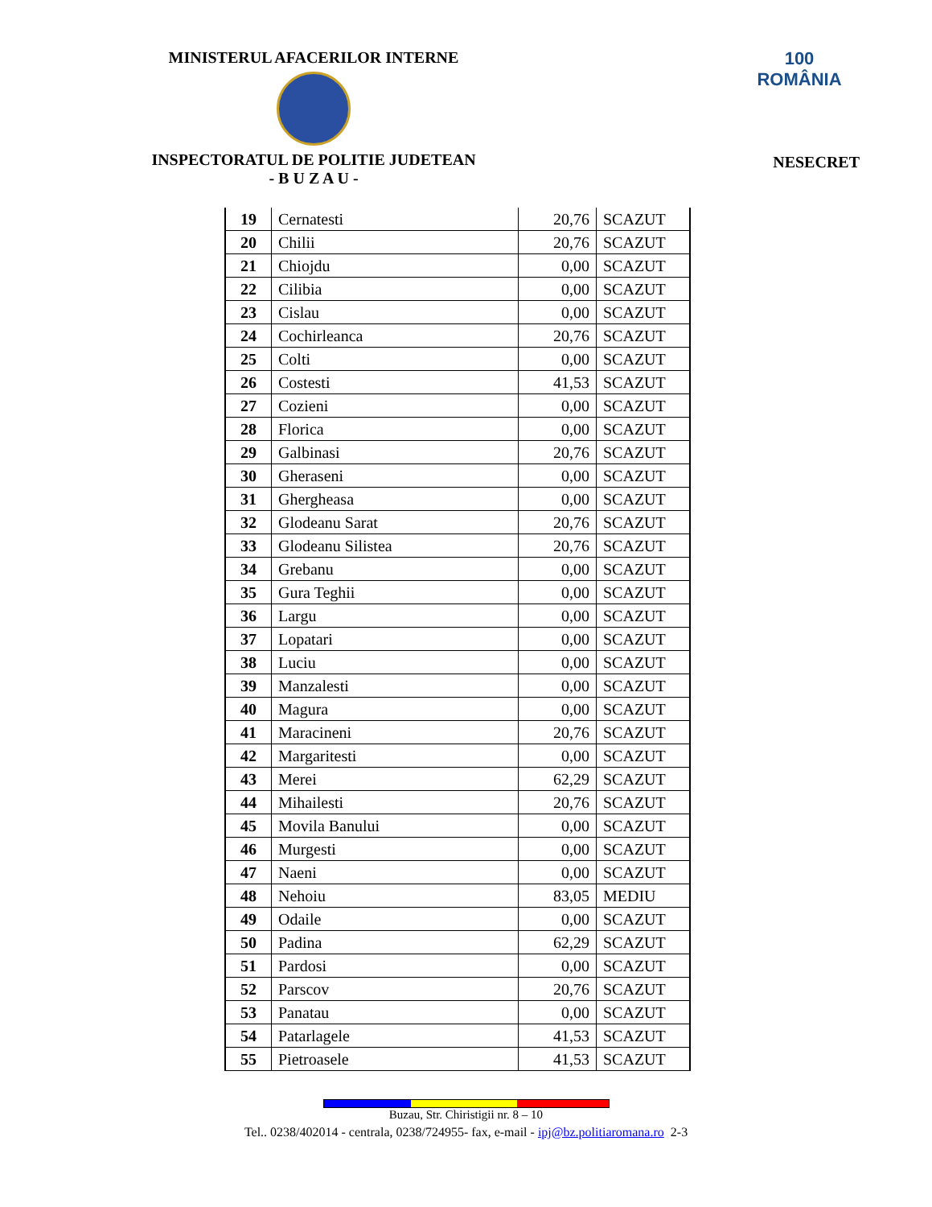MINISTERUL AFACERILOR INTERNE
INSPECTORATUL DE POLITIE JUDETEAN
- B U Z A U -
100
ROMÂNIA
NESECRET
| 19 | Cernatesti | 20,76 | SCAZUT |
| 20 | Chilii | 20,76 | SCAZUT |
| 21 | Chiojdu | 0,00 | SCAZUT |
| 22 | Cilibia | 0,00 | SCAZUT |
| 23 | Cislau | 0,00 | SCAZUT |
| 24 | Cochirleanca | 20,76 | SCAZUT |
| 25 | Colti | 0,00 | SCAZUT |
| 26 | Costesti | 41,53 | SCAZUT |
| 27 | Cozieni | 0,00 | SCAZUT |
| 28 | Florica | 0,00 | SCAZUT |
| 29 | Galbinasi | 20,76 | SCAZUT |
| 30 | Gheraseni | 0,00 | SCAZUT |
| 31 | Ghergheasa | 0,00 | SCAZUT |
| 32 | Glodeanu Sarat | 20,76 | SCAZUT |
| 33 | Glodeanu Silistea | 20,76 | SCAZUT |
| 34 | Grebanu | 0,00 | SCAZUT |
| 35 | Gura Teghii | 0,00 | SCAZUT |
| 36 | Largu | 0,00 | SCAZUT |
| 37 | Lopatari | 0,00 | SCAZUT |
| 38 | Luciu | 0,00 | SCAZUT |
| 39 | Manzalesti | 0,00 | SCAZUT |
| 40 | Magura | 0,00 | SCAZUT |
| 41 | Maracineni | 20,76 | SCAZUT |
| 42 | Margaritesti | 0,00 | SCAZUT |
| 43 | Merei | 62,29 | SCAZUT |
| 44 | Mihailesti | 20,76 | SCAZUT |
| 45 | Movila Banului | 0,00 | SCAZUT |
| 46 | Murgesti | 0,00 | SCAZUT |
| 47 | Naeni | 0,00 | SCAZUT |
| 48 | Nehoiu | 83,05 | MEDIU |
| 49 | Odaile | 0,00 | SCAZUT |
| 50 | Padina | 62,29 | SCAZUT |
| 51 | Pardosi | 0,00 | SCAZUT |
| 52 | Parscov | 20,76 | SCAZUT |
| 53 | Panatau | 0,00 | SCAZUT |
| 54 | Patarlagele | 41,53 | SCAZUT |
| 55 | Pietroasele | 41,53 | SCAZUT |
Buzau, Str. Chiristigii nr. 8 – 10
Tel.. 0238/402014 - centrala, 0238/724955- fax, e-mail - ipj@bz.politiaromana.ro 2-3